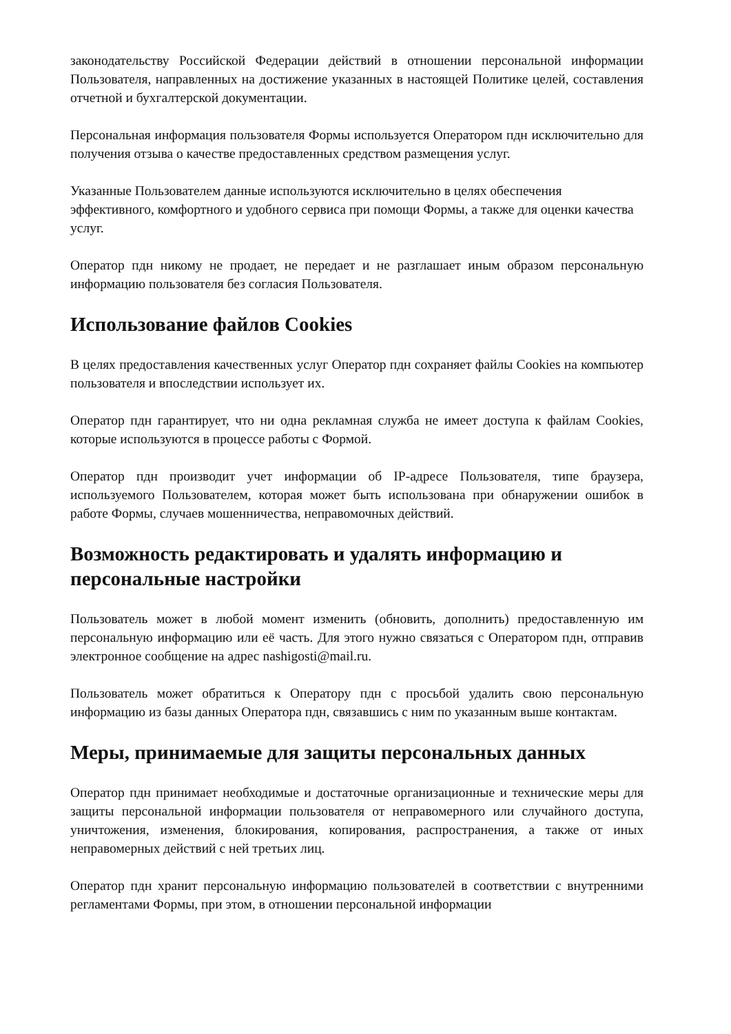законодательству Российской Федерации действий в отношении персональной информации Пользователя, направленных на достижение указанных в настоящей Политике целей, составления отчетной и бухгалтерской документации.
Персональная информация пользователя Формы используется Оператором пдн исключительно для получения отзыва о качестве предоставленных средством размещения услуг.
Указанные Пользователем данные используются исключительно в целях обеспечения эффективного, комфортного и удобного сервиса при помощи Формы, а также для оценки качества услуг.
Оператор пдн никому не продает, не передает и не разглашает иным образом персональную информацию пользователя без согласия Пользователя.
Использование файлов Cookies
В целях предоставления качественных услуг Оператор пдн сохраняет файлы Cookies на компьютер пользователя и впоследствии использует их.
Оператор пдн гарантирует, что ни одна рекламная служба не имеет доступа к файлам Cookies, которые используются в процессе работы с Формой.
Оператор пдн производит учет информации об IP-адресе Пользователя, типе браузера, используемого Пользователем, которая может быть использована при обнаружении ошибок в работе Формы, случаев мошенничества, неправомочных действий.
Возможность редактировать и удалять информацию и персональные настройки
Пользователь может в любой момент изменить (обновить, дополнить) предоставленную им персональную информацию или её часть. Для этого нужно связаться с Оператором пдн, отправив электронное сообщение на адрес nashigosti@mail.ru.
Пользователь может обратиться к Оператору пдн с просьбой удалить свою персональную информацию из базы данных Оператора пдн, связавшись с ним по указанным выше контактам.
Меры, принимаемые для защиты персональных данных
Оператор пдн принимает необходимые и достаточные организационные и технические меры для защиты персональной информации пользователя от неправомерного или случайного доступа, уничтожения, изменения, блокирования, копирования, распространения, а также от иных неправомерных действий с ней третьих лиц.
Оператор пдн хранит персональную информацию пользователей в соответствии с внутренними регламентами Формы, при этом, в отношении персональной информации